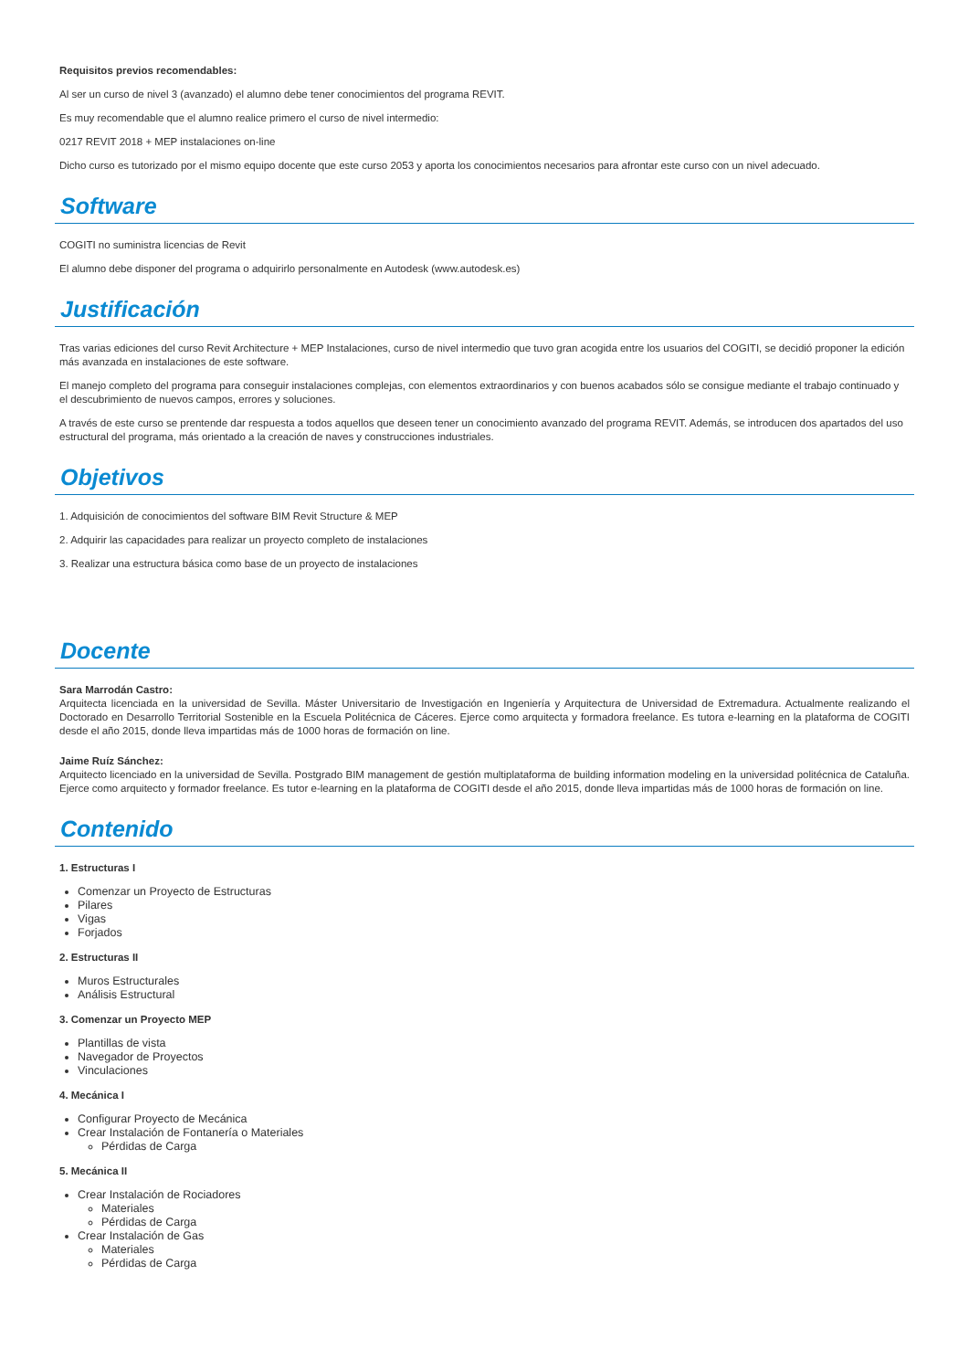Requisitos previos recomendables:
Al ser un curso de nivel 3 (avanzado) el alumno debe tener conocimientos del programa REVIT.
Es muy recomendable que el alumno realice primero el curso de nivel intermedio:
0217 REVIT 2018 + MEP instalaciones on-line
Dicho curso es tutorizado por el mismo equipo docente que este curso 2053 y aporta los conocimientos necesarios para afrontar este curso con un nivel adecuado.
Software
COGITI no suministra licencias de Revit
El alumno debe disponer del programa o adquirirlo personalmente en Autodesk (www.autodesk.es)
Justificación
Tras varias ediciones del curso Revit Architecture + MEP Instalaciones, curso de nivel intermedio que tuvo gran acogida entre los usuarios del COGITI, se decidió proponer la edición más avanzada en instalaciones de este software.
El manejo completo del programa para conseguir instalaciones complejas, con elementos extraordinarios y con buenos acabados sólo se consigue mediante el trabajo continuado y el descubrimiento de nuevos campos, errores y soluciones.
A través de este curso se prentende dar respuesta a todos aquellos que deseen tener un conocimiento avanzado del programa REVIT. Además, se introducen dos apartados del uso estructural del programa, más orientado a la creación de naves y construcciones industriales.
Objetivos
1. Adquisición de conocimientos del software BIM Revit Structure & MEP
2. Adquirir las capacidades para realizar un proyecto completo de instalaciones
3. Realizar una estructura básica como base de un proyecto de instalaciones
Docente
Sara Marrodán Castro:
Arquitecta licenciada en la universidad de Sevilla. Máster Universitario de Investigación en Ingeniería y Arquitectura de Universidad de Extremadura. Actualmente realizando el Doctorado en Desarrollo Territorial Sostenible en la Escuela Politécnica de Cáceres. Ejerce como arquitecta y formadora freelance. Es tutora e-learning en la plataforma de COGITI desde el año 2015, donde lleva impartidas más de 1000 horas de formación on line.
Jaime Ruíz Sánchez:
Arquitecto licenciado en la universidad de Sevilla. Postgrado BIM management de gestión multiplataforma de building information modeling en la universidad politécnica de Cataluña. Ejerce como arquitecto y formador freelance. Es tutor e-learning en la plataforma de COGITI desde el año 2015, donde lleva impartidas más de 1000 horas de formación on line.
Contenido
1. Estructuras I
Comenzar un Proyecto de Estructuras
Pilares
Vigas
Forjados
2. Estructuras II
Muros Estructurales
Análisis Estructural
3. Comenzar un Proyecto MEP
Plantillas de vista
Navegador de Proyectos
Vinculaciones
4. Mecánica I
Configurar Proyecto de Mecánica
Crear Instalación de Fontanería o Materiales
Pérdidas de Carga
5. Mecánica II
Crear Instalación de Rociadores
Materiales
Pérdidas de Carga
Crear Instalación de Gas
Materiales
Pérdidas de Carga